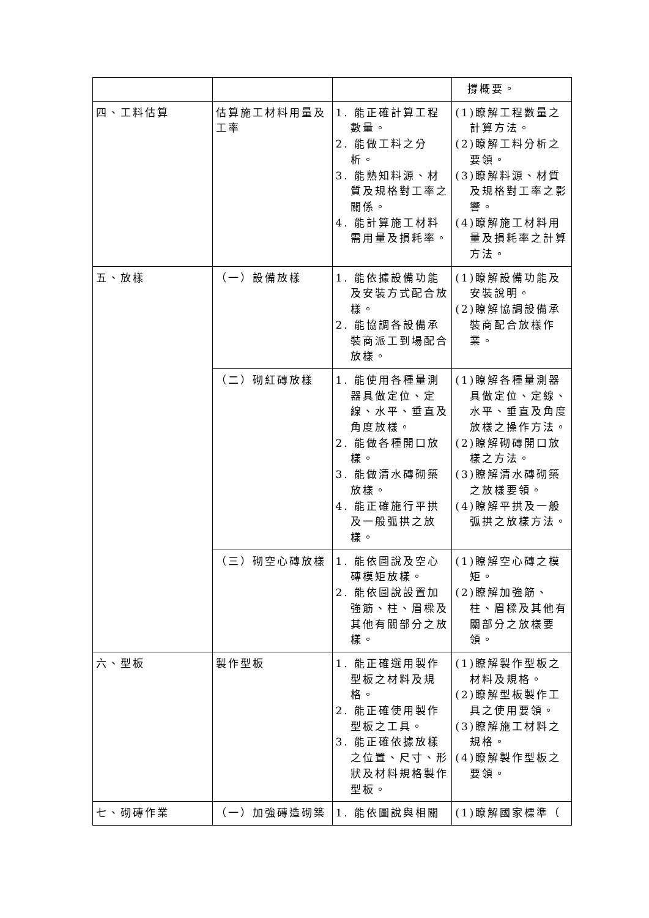| | | | 撐概要。 |
| 四、工料估算 | 估算施工材料用量及工率 | 1. 能正確計算工程數量。 2. 能做工料之分析。 3. 能熟知料源、材質及規格對工率之關係。 4. 能計算施工材料需用量及損耗率。 | (1)瞭解工程數量之計算方法。 (2)瞭解工料分析之要領。 (3)瞭解料源、材質及規格對工率之影響。 (4)瞭解施工材料用量及損耗率之計算方法。 |
| 五、放樣 | （一）設備放樣 | 1. 能依據設備功能及安裝方式配合放樣。 2. 能協調各設備承裝商派工到場配合放樣。 | (1)瞭解設備功能及安裝說明。 (2)瞭解協調設備承裝商配合放樣作業。 |
| | （二）砌紅磚放樣 | 1. 能使用各種量測器具做定位、定線、水平、垂直及角度放樣。 2. 能做各種開口放樣。 3. 能做清水磚砌築放樣。 4. 能正確施行平拱及一般弧拱之放樣。 | (1)瞭解各種量測器具做定位、定線、水平、垂直及角度放樣之操作方法。 (2)瞭解砌磚開口放樣之方法。 (3)瞭解清水磚砌築之放樣要領。 (4)瞭解平拱及一般弧拱之放樣方法。 |
| | （三）砌空心磚放樣 | 1. 能依圖說及空心磚模矩放樣。 2. 能依圖說設置加強筋、柱、眉樑及其他有關部分之放樣。 | (1)瞭解空心磚之模矩。 (2)瞭解加強筋、柱、眉樑及其他有關部分之放樣要領。 |
| 六、型板 | 製作型板 | 1. 能正確選用製作型板之材料及規格。 2. 能正確使用製作型板之工具。 3. 能正確依據放樣之位置、尺寸、形狀及材料規格製作型板。 | (1)瞭解製作型板之材料及規格。 (2)瞭解型板製作工具之使用要領。 (3)瞭解施工材料之規格。 (4)瞭解製作型板之要領。 |
| 七、砌磚作業 | （一）加強磚造砌築 | 1. 能依圖說與相關 | (1)瞭解國家標準（ |